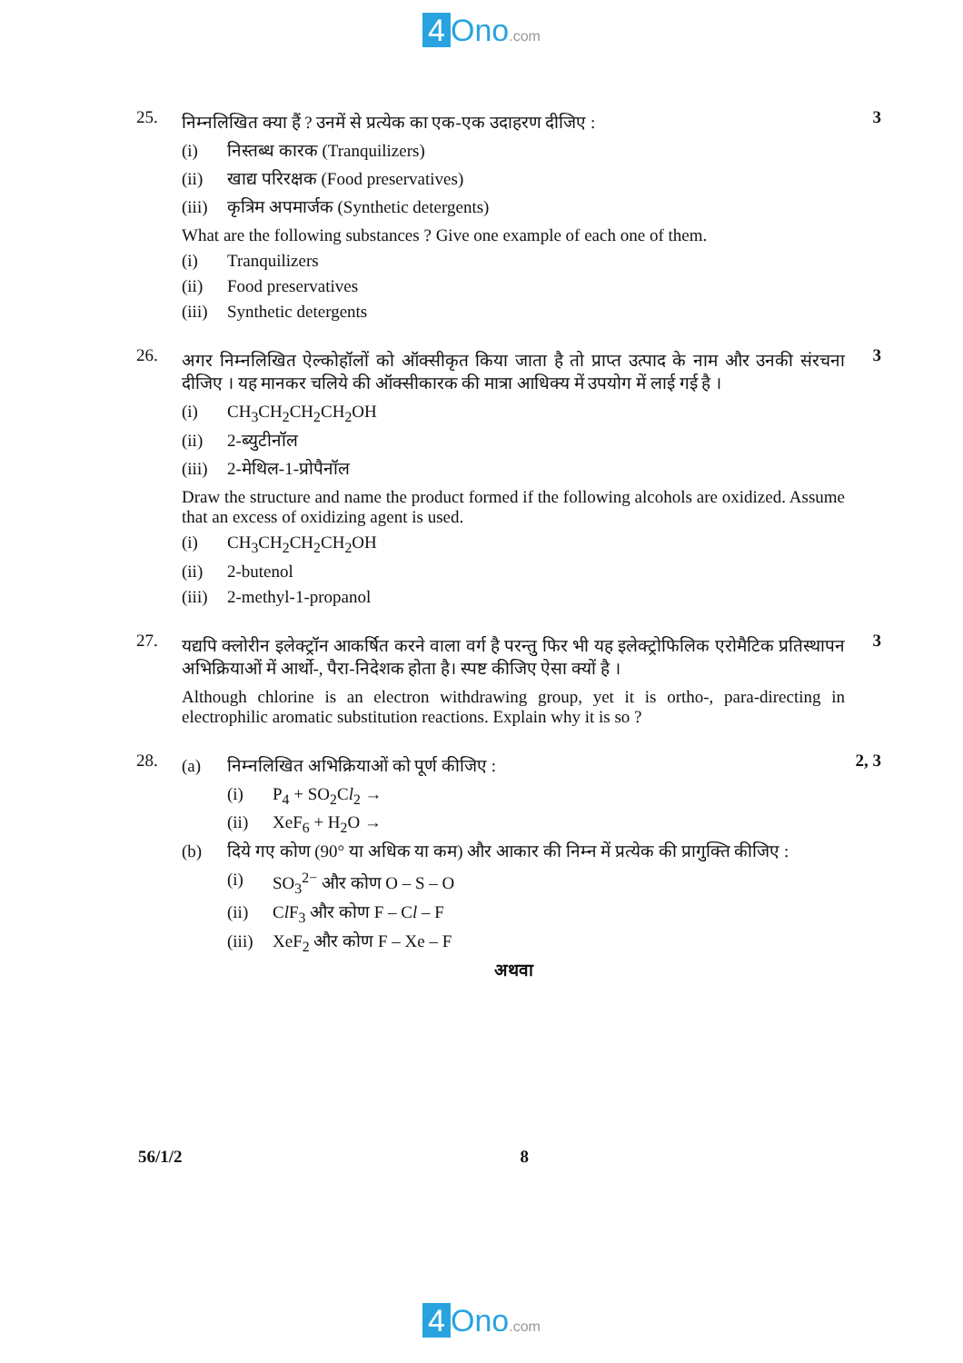4 Ono.com
25.
निम्नलिखित क्या हैं ? उनमें से प्रत्येक का एक-एक उदाहरण दीजिए :
(i) निस्तब्ध कारक (Tranquilizers)
(ii) खाद्य परिरक्षक (Food preservatives)
(iii) कृत्रिम अपमार्जक (Synthetic detergents)
What are the following substances ? Give one example of each one of them.
(i) Tranquilizers
(ii) Food preservatives
(iii) Synthetic detergents
3
26.
अगर निम्नलिखित ऐल्कोहॉलों को ऑक्सीकृत किया जाता है तो प्राप्त उत्पाद के नाम और उनकी संरचना दीजिए । यह मानकर चलिये की ऑक्सीकारक की मात्रा आधिक्य में उपयोग में लाई गई है ।
(i) CH<sub>3</sub>CH<sub>2</sub>CH<sub>2</sub>CH<sub>2</sub>OH
(ii) 2-ब्युटीनॉल
(iii) 2-मेथिल-1-प्रोपैनॉल
Draw the structure and name the product formed if the following alcohols are oxidized. Assume that an excess of oxidizing agent is used.
(i) CH<sub>3</sub>CH<sub>2</sub>CH<sub>2</sub>CH<sub>2</sub>OH
(ii) 2-butenol
(iii) 2-methyl-1-propanol
3
27.
यद्यपि क्लोरीन इलेक्ट्रॉन आकर्षित करने वाला वर्ग है परन्तु फिर भी यह इलेक्ट्रोफिलिक एरोमैटिक प्रतिस्थापन अभिक्रियाओं में आर्थो-, पैरा-निदेशक होता है। स्पष्ट कीजिए ऐसा क्यों है ।
Although chlorine is an electron withdrawing group, yet it is ortho-, para-directing in electrophilic aromatic substitution reactions. Explain why it is so ?
3
28.
(a) निम्नलिखित अभिक्रियाओं को पूर्ण कीजिए :
(i) P<sub>4</sub> + SO<sub>2</sub>Cl<sub>2</sub> →
(ii) XeF<sub>6</sub> + H<sub>2</sub>O →
(b) दिये गए कोण (90° या अधिक या कम) और आकार की निम्न में प्रत्येक की प्रागुक्ति कीजिए :
(i) SO<sub>3</sub><sup>2−</sup> और कोण O – S – O
(ii) Cl F<sub>3</sub> और कोण F – Cl – F
(iii) XeF<sub>2</sub> और कोण F – Xe – F
अथवा
2, 3
56/1/2 8
4 Ono.com